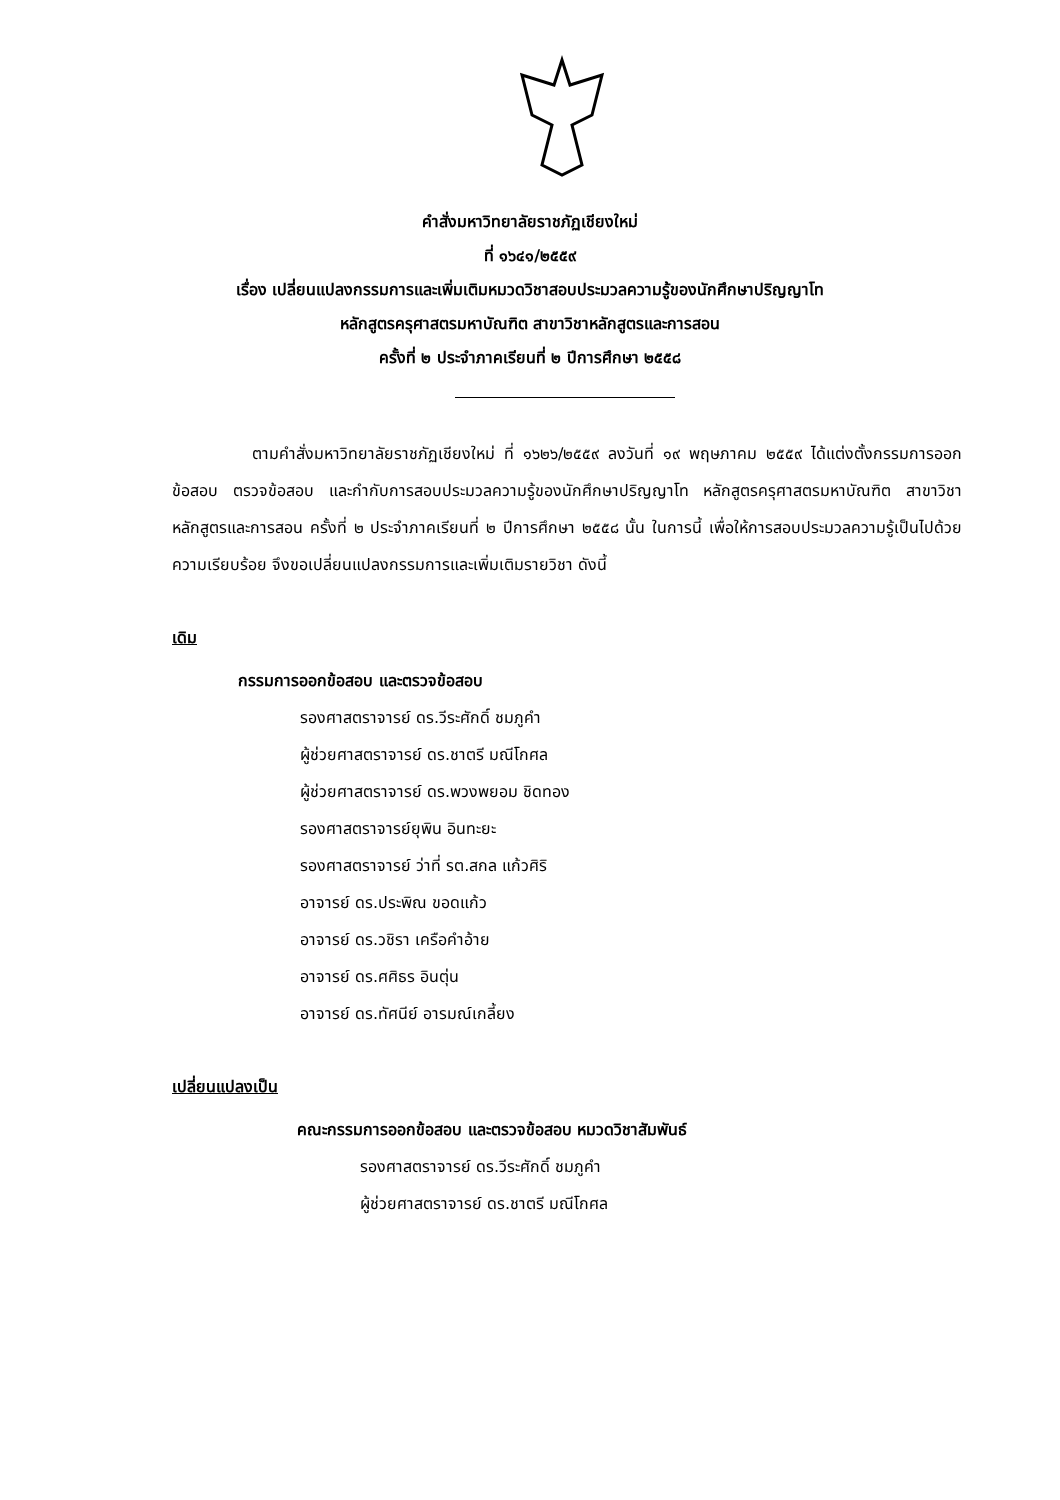คำสั่งมหาวิทยาลัยราชภัฏเชียงใหม่
ที่ ๑๖๔๑/๒๕๕๙
เรื่อง เปลี่ยนแปลงกรรมการและเพิ่มเติมหมวดวิชาสอบประมวลความรู้ของนักศึกษาปริญญาโท
หลักสูตรครุศาสตรมหาบัณฑิต สาขาวิชาหลักสูตรและการสอน
ครั้งที่ ๒ ประจำภาคเรียนที่ ๒ ปีการศึกษา ๒๕๕๘
ตามคำสั่งมหาวิทยาลัยราชภัฏเชียงใหม่ ที่ ๑๖๒๖/๒๕๕๙ ลงวันที่ ๑๙ พฤษภาคม ๒๕๕๙ ได้แต่งตั้งกรรมการออกข้อสอบ ตรวจข้อสอบ และกำกับการสอบประมวลความรู้ของนักศึกษาปริญญาโท หลักสูตรครุศาสตรมหาบัณฑิต สาขาวิชาหลักสูตรและการสอน ครั้งที่ ๒ ประจำภาคเรียนที่ ๒ ปีการศึกษา ๒๕๕๘ นั้น ในการนี้ เพื่อให้การสอบประมวลความรู้เป็นไปด้วยความเรียบร้อย จึงขอเปลี่ยนแปลงกรรมการและเพิ่มเติมรายวิชา ดังนี้
เดิม
กรรมการออกข้อสอบ และตรวจข้อสอบ
รองศาสตราจารย์ ดร.วีระศักดิ์ ชมภูคำ
ผู้ช่วยศาสตราจารย์ ดร.ชาตรี มณีโกศล
ผู้ช่วยศาสตราจารย์ ดร.พวงพยอม ชิดทอง
รองศาสตราจารย์ยุพิน อินทะยะ
รองศาสตราจารย์ ว่าที่ รต.สกล แก้วศิริ
อาจารย์ ดร.ประพิณ ขอดแก้ว
อาจารย์ ดร.วชิรา เครือคำอ้าย
อาจารย์ ดร.ศศิธร อินตุ่น
อาจารย์ ดร.ทัศนีย์ อารมณ์เกลี้ยง
เปลี่ยนแปลงเป็น
คณะกรรมการออกข้อสอบ และตรวจข้อสอบ หมวดวิชาสัมพันธ์
รองศาสตราจารย์ ดร.วีระศักดิ์ ชมภูคำ
ผู้ช่วยศาสตราจารย์ ดร.ชาตรี มณีโกศล